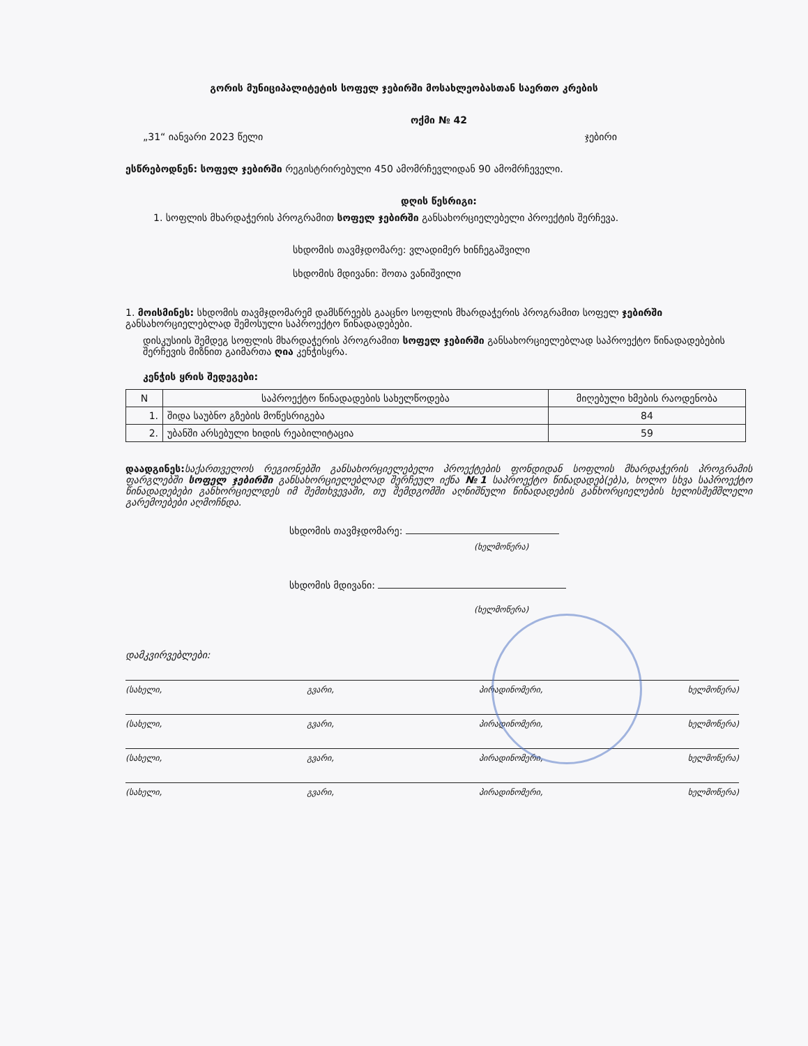გორის მუნიციპალიტეტის სოფელ ჯებირში მოსახლეობასთან საერთო კრების
ოქმი № 42
„31“ იანვარი 2023 წელი ჯებირი
ესწრებოდნენ: სოფელ ჯებირში რეგისტრირებული 450 ამომრჩევლიდან 90 ამომრჩეველი.
დღის წესრიგი:
1. სოფლის მხარდაჭერის პროგრამით სოფელ ჯებირში განსახორციელებელი პროექტის შერჩევა.
სხდომის თავმჯდომარე: ვლადიმერ ხინჩეგაშვილი
სხდომის მდივანი: შოთა ვანიშვილი
1. მოისმინეს: სხდომის თავმჯდომარემ დამსწრეებს გააცნო სოფლის მხარდაჭერის პროგრამით სოფელ ჯებირში განსახორციელებლად შემოსული საპროექტო წინადადებები.
დისკუსიის შემდეგ სოფლის მხარდაჭერის პროგრამით სოფელ ჯებირში განსახორციელებლად საპროექტო წინადადებების შერჩევის მიზნით გაიმართა ღია კენჭისყრა.
კენჭის ყრის შედეგები:
| N | საპროექტო წინადადების სახელწოდება | მიღებული ხმების რაოდენობა |
| --- | --- | --- |
| 1. | შიდა საუბნო გზების მოწესრიგება | 84 |
| 2. | უბანში არსებული ხიდის რეაბილიტაცია | 59 |
დაადგინეს: საქართველოს რეგიონებში განსახორციელებელი პროექტების ფონდიდან სოფლის მხარდაჭერის პროგრამის ფარგლებში სოფელ ჯებირში განსახორციელებლად შერჩეულ იქნა №1 საპროექტო წინადადებ(ებ)ა, ხოლო სხვა საპროექტო წინადადებები განხორციელდეს იმ შემთხვევაში, თუ შემდგომში აღნიშნული წინადადების განხორციელების ხელისშემშლელი გარემოებები აღმოჩნდა.
სხდომის თავმჯდომარე:
(ხელმოწერა)
სხდომის მდივანი:
(ხელმოწერა)
დამკვირვებლები:
(სახელი, გვარი, პირადინომერი, ხელმოწერა)
(სახელი, გვარი, პირადინომერი, ხელმოწერა)
(სახელი, გვარი, პირადინომერი, ხელმოწერა)
(სახელი, გვარი, პირადინომერი, ხელმოწერა)